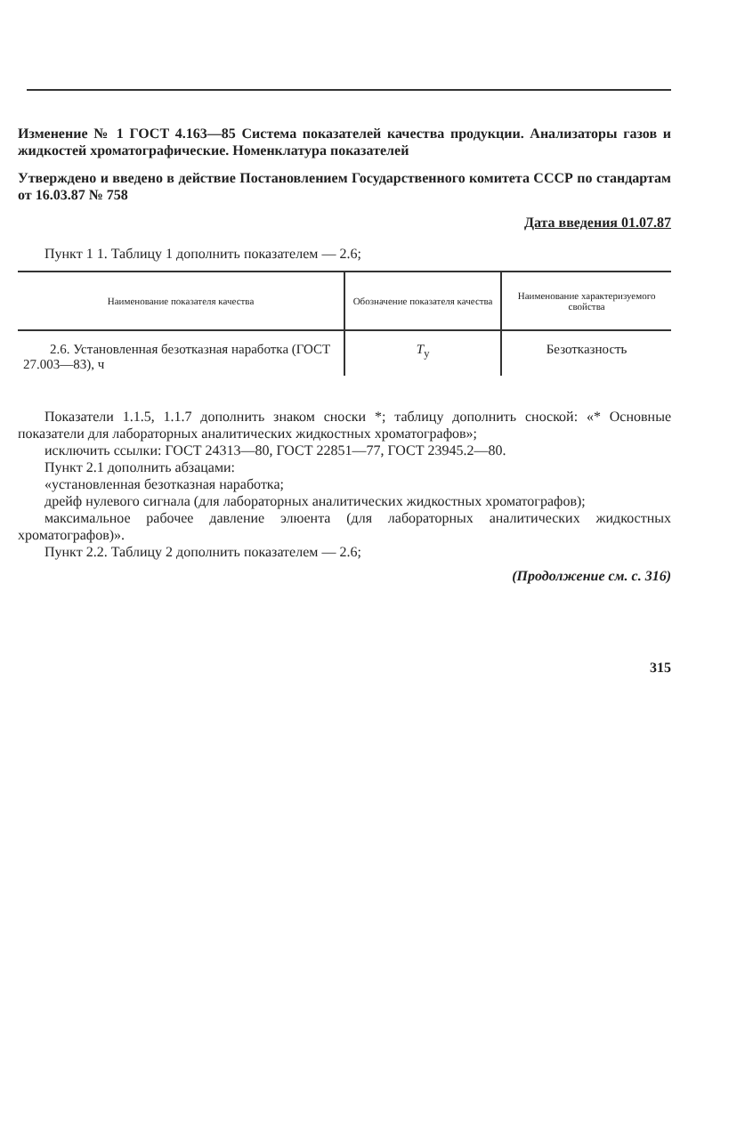Изменение № 1 ГОСТ 4.163—85 Система показателей качества продукции. Анализаторы газов и жидкостей хроматографические. Номенклатура показателей
Утверждено и введено в действие Постановлением Государственного комитета СССР по стандартам от 16.03.87 № 758
Дата введения 01.07.87
Пункт 1 1. Таблицу 1 дополнить показателем — 2.6;
| Наименование показателя качества | Обозначение показателя качества | Наименование характеризуемого свойства |
| --- | --- | --- |
| 2.6. Установленная безотказная наработка (ГОСТ 27.003—83), ч | T<sub>у</sub> | Безотказность |
Показатели 1.1.5, 1.1.7 дополнить знаком сноски *; таблицу дополнить сноской: «* Основные показатели для лабораторных аналитических жидкостных хроматографов»;
исключить ссылки: ГОСТ 24313—80, ГОСТ 22851—77, ГОСТ 23945.2—80.
Пункт 2.1 дополнить абзацами:
«установленная безотказная наработка;
дрейф нулевого сигнала (для лабораторных аналитических жидкостных хроматографов);
максимальное рабочее давление элюента (для лабораторных аналитических жидкостных хроматографов)».
Пункт 2.2. Таблицу 2 дополнить показателем — 2.6;
(Продолжение см. с. 316)
315